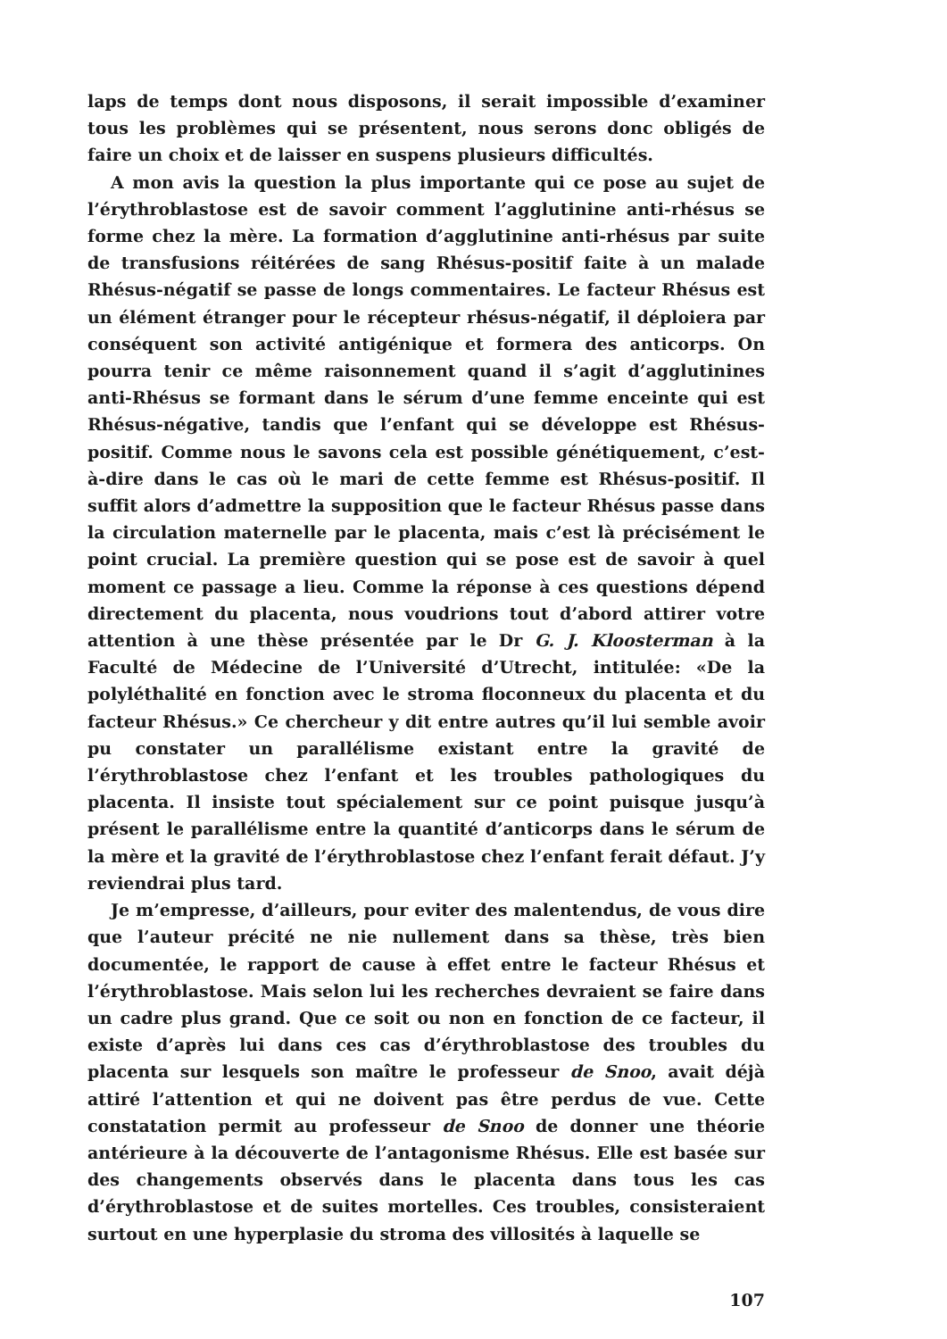laps de temps dont nous disposons, il serait impossible d’examiner tous les problèmes qui se présentent, nous serons donc obligés de faire un choix et de laisser en suspens plusieurs difficultés.
A mon avis la question la plus importante qui ce pose au sujet de l’érythroblastose est de savoir comment l’agglutinine anti-rhésus se forme chez la mère. La formation d’agglutinine anti-rhésus par suite de transfusions réitérées de sang Rhésus-positif faite à un malade Rhésus-négatif se passe de longs commentaires. Le facteur Rhésus est un élément étranger pour le récepteur rhésus-négatif, il déploiera par conséquent son activité antigénique et formera des anticorps. On pourra tenir ce même raisonnement quand il s’agit d’agglutinines anti-Rhésus se formant dans le sérum d’une femme enceinte qui est Rhésus-négative, tandis que l’enfant qui se développe est Rhésus-positif. Comme nous le savons cela est possible génétiquement, c’est-à-dire dans le cas où le mari de cette femme est Rhésus-positif. Il suffit alors d’admettre la supposition que le facteur Rhésus passe dans la circulation maternelle par le placenta, mais c’est là précisément le point crucial. La première question qui se pose est de savoir à quel moment ce passage a lieu. Comme la réponse à ces questions dépend directement du placenta, nous voudrions tout d’abord attirer votre attention à une thèse présentée par le Dr G. J. Kloosterman à la Faculté de Médecine de l’Université d’Utrecht, intitulée: «De la polyléthalité en fonction avec le stroma floconneux du placenta et du facteur Rhésus.» Ce chercheur y dit entre autres qu’il lui semble avoir pu constater un parallélisme existant entre la gravité de l’érythroblastose chez l’enfant et les troubles pathologiques du placenta. Il insiste tout spécialement sur ce point puisque jusqu’à présent le parallélisme entre la quantité d’anticorps dans le sérum de la mère et la gravité de l’érythroblastose chez l’enfant ferait défaut. J’y reviendrai plus tard.
Je m’empresse, d’ailleurs, pour eviter des malentendus, de vous dire que l’auteur précité ne nie nullement dans sa thèse, très bien documentée, le rapport de cause à effet entre le facteur Rhésus et l’érythroblastose. Mais selon lui les recherches devraient se faire dans un cadre plus grand. Que ce soit ou non en fonction de ce facteur, il existe d’après lui dans ces cas d’érythroblastose des troubles du placenta sur lesquels son maître le professeur de Snoo, avait déjà attiré l’attention et qui ne doivent pas être perdus de vue. Cette constatation permit au professeur de Snoo de donner une théorie antérieure à la découverte de l’antagonisme Rhésus. Elle est basée sur des changements observés dans le placenta dans tous les cas d’érythroblastose et de suites mortelles. Ces troubles, consisteraient surtout en une hyperplasie du stroma des villosités à laquelle se
107